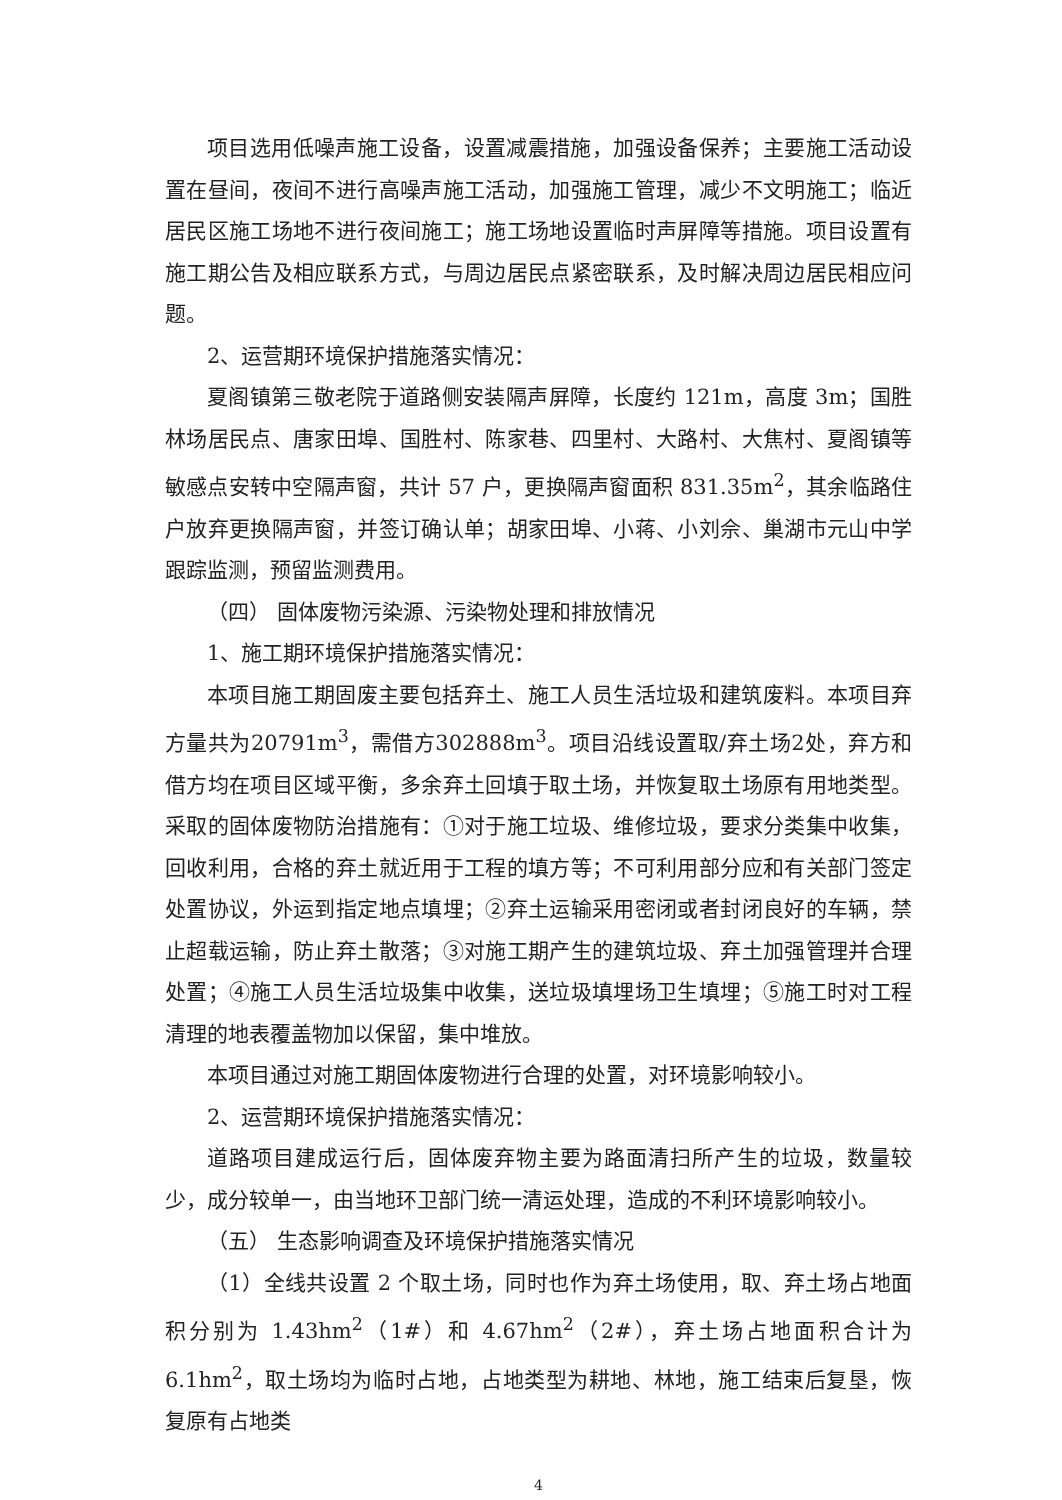项目选用低噪声施工设备，设置减震措施，加强设备保养；主要施工活动设置在昼间，夜间不进行高噪声施工活动，加强施工管理，减少不文明施工；临近居民区施工场地不进行夜间施工；施工场地设置临时声屏障等措施。项目设置有施工期公告及相应联系方式，与周边居民点紧密联系，及时解决周边居民相应问题。
2、运营期环境保护措施落实情况：
夏阁镇第三敬老院于道路侧安装隔声屏障，长度约 121m，高度 3m；国胜林场居民点、唐家田埠、国胜村、陈家巷、四里村、大路村、大焦村、夏阁镇等敏感点安转中空隔声窗，共计 57 户，更换隔声窗面积 831.35m<sup>2</sup>，其余临路住户放弃更换隔声窗，并签订确认单；胡家田埠、小蒋、小刘佘、巢湖市元山中学跟踪监测，预留监测费用。
（四） 固体废物污染源、污染物处理和排放情况
1、施工期环境保护措施落实情况：
本项目施工期固废主要包括弃土、施工人员生活垃圾和建筑废料。本项目弃方量共为20791m<sup>3</sup>，需借方302888m<sup>3</sup>。项目沿线设置取/弃土场2处，弃方和借方均在项目区域平衡，多余弃土回填于取土场，并恢复取土场原有用地类型。采取的固体废物防治措施有：①对于施工垃圾、维修垃圾，要求分类集中收集，回收利用，合格的弃土就近用于工程的填方等；不可利用部分应和有关部门签定处置协议，外运到指定地点填埋；②弃土运输采用密闭或者封闭良好的车辆，禁止超载运输，防止弃土散落；③对施工期产生的建筑垃圾、弃土加强管理并合理处置；④施工人员生活垃圾集中收集，送垃圾填埋场卫生填埋；⑤施工时对工程清理的地表覆盖物加以保留，集中堆放。
本项目通过对施工期固体废物进行合理的处置，对环境影响较小。
2、运营期环境保护措施落实情况：
道路项目建成运行后，固体废弃物主要为路面清扫所产生的垃圾，数量较少，成分较单一，由当地环卫部门统一清运处理，造成的不利环境影响较小。
（五） 生态影响调查及环境保护措施落实情况
（1）全线共设置 2 个取土场，同时也作为弃土场使用，取、弃土场占地面积分别为 1.43hm<sup>2</sup>（1#）和 4.67hm<sup>2</sup>（2#），弃土场占地面积合计为 6.1hm<sup>2</sup>，取土场均为临时占地，占地类型为耕地、林地，施工结束后复垦，恢复原有占地类
4